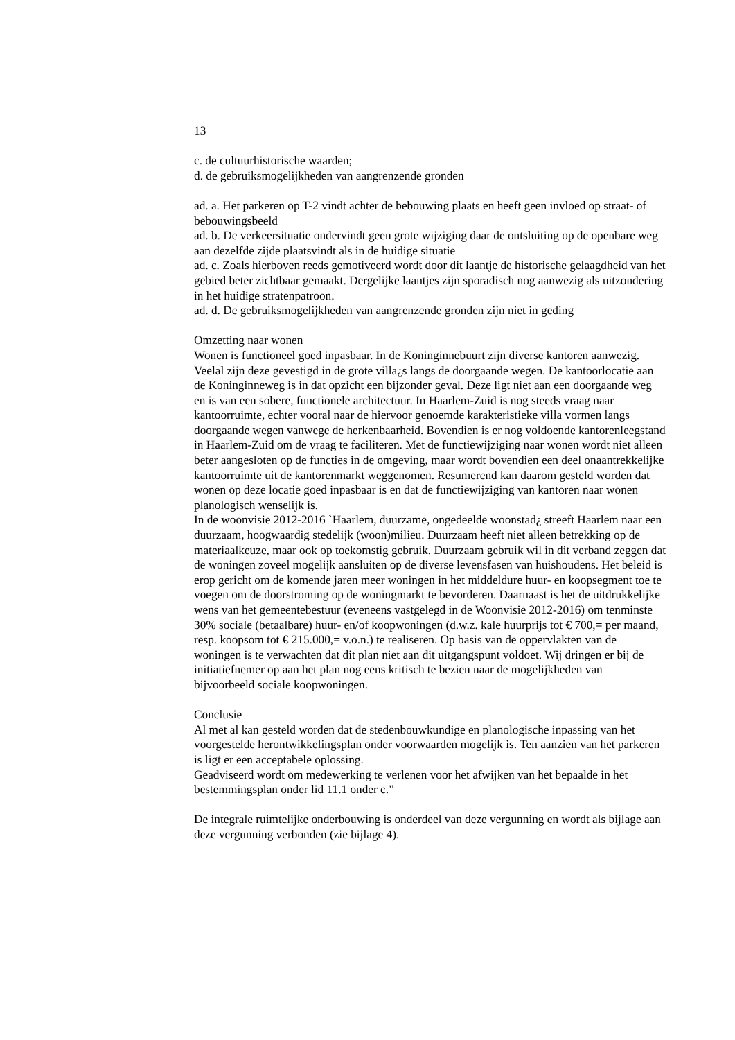13
c. de cultuurhistorische waarden;
d. de gebruiksmogelijkheden van aangrenzende gronden
ad. a. Het parkeren op T-2 vindt achter de bebouwing plaats en heeft geen invloed op straat- of bebouwingsbeeld
ad. b. De verkeersituatie ondervindt geen grote wijziging daar de ontsluiting op de openbare weg aan dezelfde zijde plaatsvindt als in de huidige situatie
ad. c. Zoals hierboven reeds gemotiveerd wordt door dit laantje de historische gelaagdheid van het gebied beter zichtbaar gemaakt. Dergelijke laantjes zijn sporadisch nog aanwezig als uitzondering in het huidige stratenpatroon.
ad. d. De gebruiksmogelijkheden van aangrenzende gronden zijn niet in geding
Omzetting naar wonen
Wonen is functioneel goed inpasbaar. In de Koninginnebuurt zijn diverse kantoren aanwezig. Veelal zijn deze gevestigd in de grote villa¿s langs de doorgaande wegen. De kantoorlocatie aan de Koninginneweg is in dat opzicht een bijzonder geval. Deze ligt niet aan een doorgaande weg en is van een sobere, functionele architectuur. In Haarlem-Zuid is nog steeds vraag naar kantoorruimte, echter vooral naar de hiervoor genoemde karakteristieke villa vormen langs doorgaande wegen vanwege de herkenbaarheid. Bovendien is er nog voldoende kantorenleegstand in Haarlem-Zuid om de vraag te faciliteren. Met de functiewijziging naar wonen wordt niet alleen beter aangesloten op de functies in de omgeving, maar wordt bovendien een deel onaantrekkelijke kantoorruimte uit de kantorenmarkt weggenomen. Resumerend kan daarom gesteld worden dat wonen op deze locatie goed inpasbaar is en dat de functiewijziging van kantoren naar wonen planologisch wenselijk is.
In de woonvisie 2012-2016 `Haarlem, duurzame, ongedeelde woonstad¿ streeft Haarlem naar een duurzaam, hoogwaardig stedelijk (woon)milieu. Duurzaam heeft niet alleen betrekking op de materiaalkeuze, maar ook op toekomstig gebruik. Duurzaam gebruik wil in dit verband zeggen dat de woningen zoveel mogelijk aansluiten op de diverse levensfasen van huishoudens. Het beleid is erop gericht om de komende jaren meer woningen in het middeldure huur- en koopsegment toe te voegen om de doorstroming op de woningmarkt te bevorderen. Daarnaast is het de uitdrukkelijke wens van het gemeentebestuur (eveneens vastgelegd in de Woonvisie 2012-2016) om tenminste 30% sociale (betaalbare) huur- en/of koopwoningen (d.w.z. kale huurprijs tot € 700,= per maand, resp. koopsom tot € 215.000,= v.o.n.) te realiseren. Op basis van de oppervlakten van de woningen is te verwachten dat dit plan niet aan dit uitgangspunt voldoet. Wij dringen er bij de initiatiefnemer op aan het plan nog eens kritisch te bezien naar de mogelijkheden van bijvoorbeeld sociale koopwoningen.
Conclusie
Al met al kan gesteld worden dat de stedenbouwkundige en planologische inpassing van het voorgestelde herontwikkelingsplan onder voorwaarden mogelijk is. Ten aanzien van het parkeren is ligt er een acceptabele oplossing.
Geadviseerd wordt om medewerking te verlenen voor het afwijken van het bepaalde in het bestemmingsplan onder lid 11.1 onder c.”
De integrale ruimtelijke onderbouwing is onderdeel van deze vergunning en wordt als bijlage aan deze vergunning verbonden (zie bijlage 4).